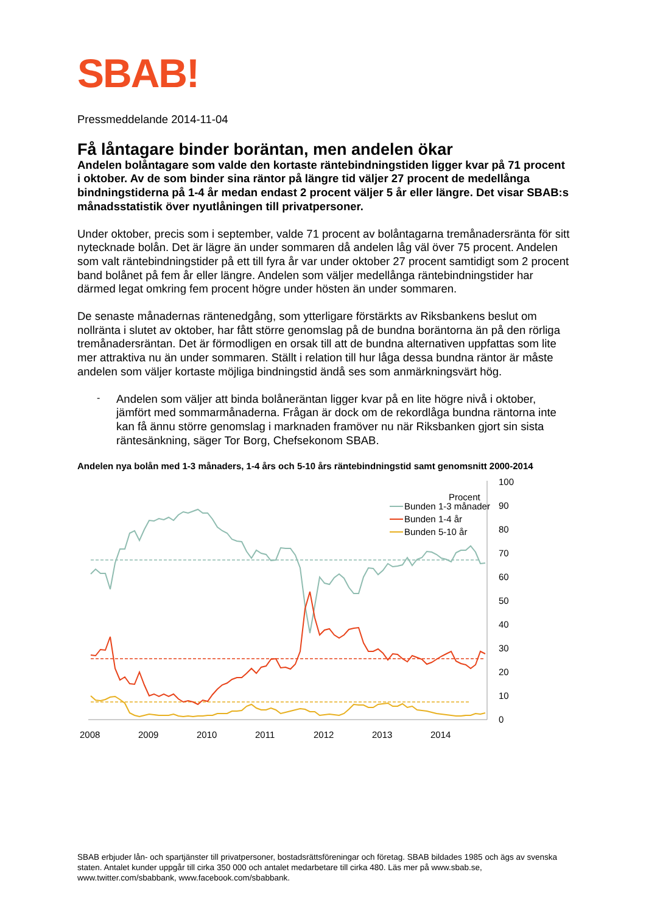SBAB!
Pressmeddelande 2014-11-04
Få låntagare binder boräntan, men andelen ökar
Andelen bolåntagare som valde den kortaste räntebindningstiden ligger kvar på 71 procent i oktober. Av de som binder sina räntor på längre tid väljer 27 procent de medellånga bindningstiderna på 1-4 år medan endast 2 procent väljer 5 år eller längre. Det visar SBAB:s månadsstatistik över nyutlåningen till privatpersoner.
Under oktober, precis som i september, valde 71 procent av bolåntagarna tremånadersränta för sitt nytecknade bolån. Det är lägre än under sommaren då andelen låg väl över 75 procent. Andelen som valt räntebindningstider på ett till fyra år var under oktober 27 procent samtidigt som 2 procent band bolånet på fem år eller längre. Andelen som väljer medellånga räntebindningstider har därmed legat omkring fem procent högre under hösten än under sommaren.
De senaste månadernas räntenedgång, som ytterligare förstärkts av Riksbankens beslut om nollränta i slutet av oktober, har fått större genomslag på de bundna boräntorna än på den rörliga tremånadersräntan. Det är förmodligen en orsak till att de bundna alternativen uppfattas som lite mer attraktiva nu än under sommaren. Ställt i relation till hur låga dessa bundna räntor är måste andelen som väljer kortaste möjliga bindningstid ändå ses som anmärkningsvärt hög.
-
Andelen som väljer att binda bolåneräntan ligger kvar på en lite högre nivå i oktober, jämfört med sommarmånaderna. Frågan är dock om de rekordlåga bundna räntorna inte kan få ännu större genomslag i marknaden framöver nu när Riksbanken gjort sin sista räntesänkning, säger Tor Borg, Chefsekonom SBAB.
Andelen nya bolån med 1-3 månaders, 1-4 års och 5-10 års räntebindningstid samt genomsnitt 2000-2014
Procent
100
90
80
70
60
50
40
30
20
10
0
2008
2009
2010
2011
2012
2013
2014
Bunden 1-3 månader
Bunden 1-4 år
Bunden 5-10 år
SBAB erbjuder lån- och spartjänster till privatpersoner, bostadsrättsföreningar och företag. SBAB bildades 1985 och ägs av svenska staten. Antalet kunder uppgår till cirka 350 000 och antalet medarbetare till cirka 480. Läs mer på www.sbab.se, www.twitter.com/sbabbank, www.facebook.com/sbabbank.